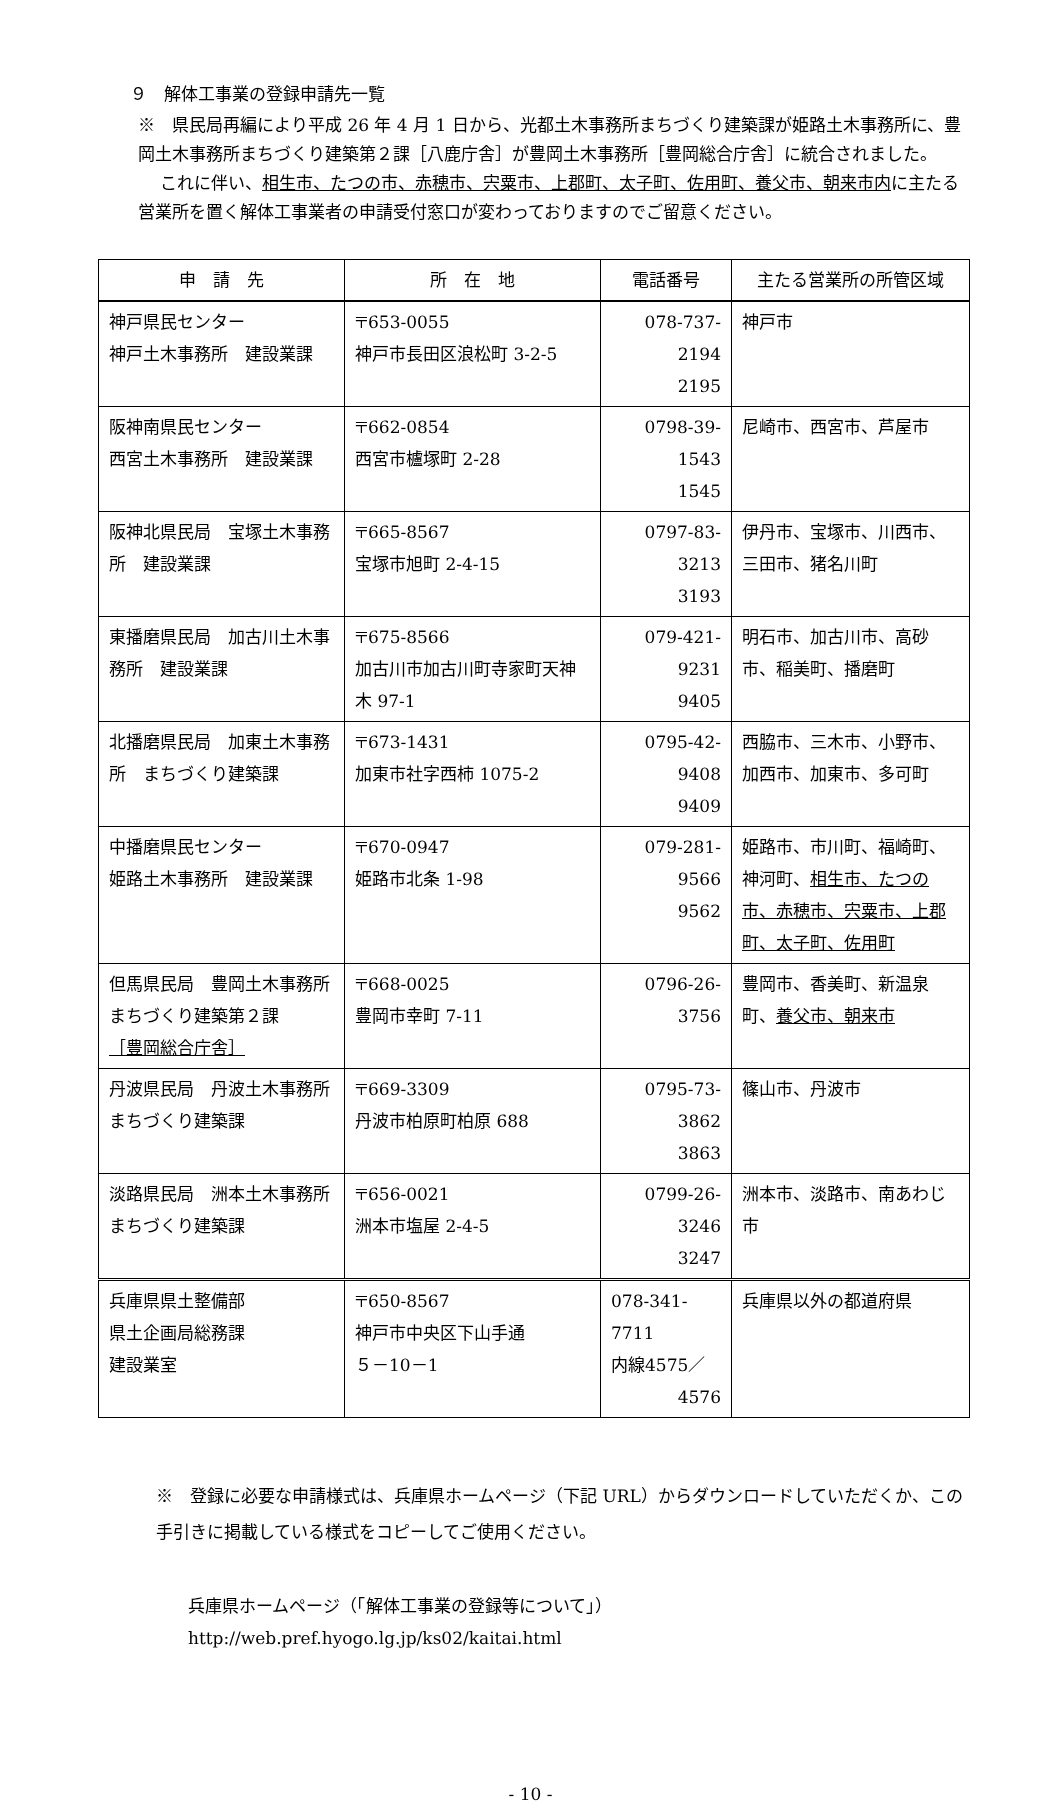９　解体工事業の登録申請先一覧
※　県民局再編により平成 26 年 4 月 1 日から、光都土木事務所まちづくり建築課が姫路土木事務所に、豊岡土木事務所まちづくり建築第２課［八鹿庁舎］が豊岡土木事務所［豊岡総合庁舎］に統合されました。
これに伴い、相生市、たつの市、赤穂市、宍粟市、上郡町、太子町、佐用町、養父市、朝来市内に主たる営業所を置く解体工事業者の申請受付窓口が変わっておりますのでご留意ください。
| 申 請 先 | 所 在 地 | 電話番号 | 主たる営業所の所管区域 |
| --- | --- | --- | --- |
| 神戸県民センター 神戸土木事務所 建設業課 | 〒653-0055 神戸市長田区浪松町 3-2-5 | 078-737-2194 2195 | 神戸市 |
| 阪神南県民センター 西宮土木事務所 建設業課 | 〒662-0854 西宮市櫨塚町 2-28 | 0798-39-1543 1545 | 尼崎市、西宮市、芦屋市 |
| 阪神北県民局 宝塚土木事務所 建設業課 | 〒665-8567 宝塚市旭町 2-4-15 | 0797-83-3213 3193 | 伊丹市、宝塚市、川西市、三田市、猪名川町 |
| 東播磨県民局 加古川土木事務所 建設業課 | 〒675-8566 加古川市加古川町寺家町天神木 97-1 | 079-421-9231 9405 | 明石市、加古川市、高砂市、稲美町、播磨町 |
| 北播磨県民局 加東土木事務所 まちづくり建築課 | 〒673-1431 加東市社字西柿 1075-2 | 0795-42-9408 9409 | 西脇市、三木市、小野市、加西市、加東市、多可町 |
| 中播磨県民センター 姫路土木事務所 建設業課 | 〒670-0947 姫路市北条 1-98 | 079-281-9566 9562 | 姫路市、市川町、福崎町、神河町、 相生市、たつの市、赤穂市、宍粟市、上郡町、太子町、佐用町 |
| 但馬県民局 豊岡土木事務所 まちづくり建築第２課 ［豊岡総合庁舎］ | 〒668-0025 豊岡市幸町 7-11 | 0796-26-3756 | 豊岡市、香美町、新温泉町、 養父市、朝来市 |
| 丹波県民局 丹波土木事務所 まちづくり建築課 | 〒669-3309 丹波市柏原町柏原 688 | 0795-73-3862 3863 | 篠山市、丹波市 |
| 淡路県民局 洲本土木事務所 まちづくり建築課 | 〒656-0021 洲本市塩屋 2-4-5 | 0799-26-3246 3247 | 洲本市、淡路市、南あわじ市 |
| 兵庫県県土整備部 県土企画局総務課 建設業室 | 〒650-8567 神戸市中央区下山手通 ５－10－1 | 078-341-7711 内線4575／ 4576 | 兵庫県以外の都道府県 |
※　登録に必要な申請様式は、兵庫県ホームページ（下記 URL）からダウンロードしていただくか、この手引きに掲載している様式をコピーしてご使用ください。
兵庫県ホームページ（「解体工事業の登録等について」）
http://web.pref.hyogo.lg.jp/ks02/kaitai.html
- 10 -